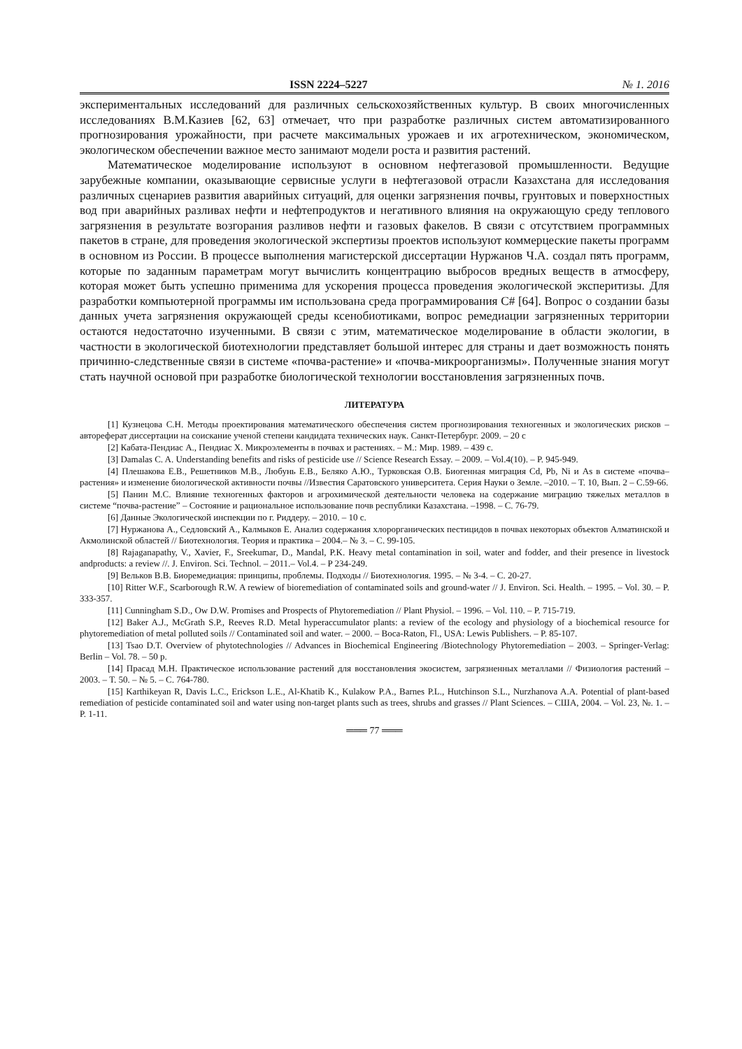ISSN 2224–5227 № 1. 2016
экспериментальных исследований для различных сельскохозяйственных культур. В своих многочисленных исследованиях В.М.Казиев [62, 63] отмечает, что при разработке различных систем автоматизированного прогнозирования урожайности, при расчете максимальных урожаев и их агротехническом, экономическом, экологическом обеспечении важное место занимают модели роста и развития растений.
Математическое моделирование используют в основном нефтегазовой промышленности. Ведущие зарубежные компании, оказывающие сервисные услуги в нефтегазовой отрасли Казахстана для исследования различных сценариев развития аварийных ситуаций, для оценки загрязнения почвы, грунтовых и поверхностных вод при аварийных разливах нефти и нефтепродуктов и негативного влияния на окружающую среду теплового загрязнения в результате возгорания разливов нефти и газовых факелов. В связи с отсутствием программных пакетов в стране, для проведения экологической экспертизы проектов используют коммерцеские пакеты программ в основном из России. В процессе выполнения магистерской диссертации Нуржанов Ч.А. создал пять программ, которые по заданным параметрам могут вычислить концентрацию выбросов вредных веществ в атмосферу, которая может быть успешно применима для ускорения процесса проведения экологической эксперитизы. Для разработки компьютерной программы им использована среда программирования C# [64]. Вопрос о создании базы данных учета загрязнения окружающей среды ксенобиотиками, вопрос ремедиации загрязненных территории остаются недостаточно изученными. В связи с этим, математическое моделирование в области экологии, в частности в экологической биотехнологии представляет большой интерес для страны и дает возможность понять причинно-следственные связи в системе «почва-растение» и «почва-микроорганизмы». Полученные знания могут стать научной основой при разработке биологической технологии восстановления загрязненных почв.
ЛИТЕРАТУРА
[1] Кузнецова С.Н. Методы проектирования математического обеспечения систем прогнозирования техногенных и экологических рисков – автореферат диссертации на соискание ученой степени кандидата технических наук. Санкт-Петербург. 2009. – 20 с
[2] Кабата-Пендиас А., Пендиас Х. Микроэлементы в почвах и растениях. – М.: Мир. 1989. – 439 с.
[3] Damalas C. A. Understanding benefits and risks of pesticide use // Science Research Essay. – 2009. – Vol.4(10). – P. 945-949.
[4] Плешакова Е.В., Решетников М.В., Любунь Е.В., Беляко А.Ю., Турковская О.В. Биогенная миграция Cd, Pb, Ni и As в системе «почва–растения» и изменение биологической активности почвы //Известия Саратовского университета. Серия Науки о Земле. –2010. – Т. 10, Вып. 2 – С.59-66.
[5] Панин М.С. Влияние техногенных факторов и агрохимической деятельности человека на содержание миграцию тяжелых металлов в системе “почва-растение” – Состояние и рациональное использование почв республики Казахстана. –1998. – С. 76-79.
[6] Данные Экологической инспекции по г. Риддеру. – 2010. – 10 с.
[7] Нуржанова А., Седловский А., Калмыков Е. Анализ содержания хлорорганических пестицидов в почвах некоторых объектов Алматинской и Акмолинской областей // Биотехнология. Теория и практика – 2004.– № 3. – С. 99-105.
[8] Rajaganapathy, V., Xavier, F., Sreekumar, D., Mandal, P.K. Heavy metal contamination in soil, water and fodder, and their presence in livestock andproducts: a review //. J. Environ. Sci. Technol. – 2011.– Vol.4. – P 234-249.
[9] Вельков В.В. Биоремедиация: принципы, проблемы. Подходы // Биотехнология. 1995. – № 3-4. – С. 20-27.
[10] Ritter W.F., Scarborough R.W. A rewiew of bioremediation of contaminated soils and ground-water // J. Environ. Sci. Health. – 1995. – Vol. 30. – P. 333-357.
[11] Cunningham S.D., Ow D.W. Promises and Prospects of Phytoremediation // Plant Physiol. – 1996. – Vol. 110. – P. 715-719.
[12] Baker A.J., McGrath S.P., Reeves R.D. Metal hyperaccumulator plants: a review of the ecology and physiology of a biochemical resource for phytoremediation of metal polluted soils // Contaminated soil and water. – 2000. – Boca-Raton, Fl., USA: Lewis Publishers. – P. 85-107.
[13] Tsao D.T. Overview of phytotechnologies // Advances in Biochemical Engineering /Biotechnology Phytoremediation – 2003. – Springer-Verlag: Berlin – Vol. 78. – 50 p.
[14] Прасад М.Н. Практическое использование растений для восстановления экосистем, загрязненных металлами // Физиология растений – 2003. – Т. 50. – № 5. – С. 764-780.
[15] Karthikeyan R, Davis L.C., Erickson L.E., Al-Khatib K., Kulakow P.A., Barnes P.L., Hutchinson S.L., Nurzhanova A.A. Potential of plant-based remediation of pesticide contaminated soil and water using non-target plants such as trees, shrubs and grasses // Plant Sciences. – США, 2004. – Vol. 23, №. 1. – P. 1-11.
═══ 77 ═══